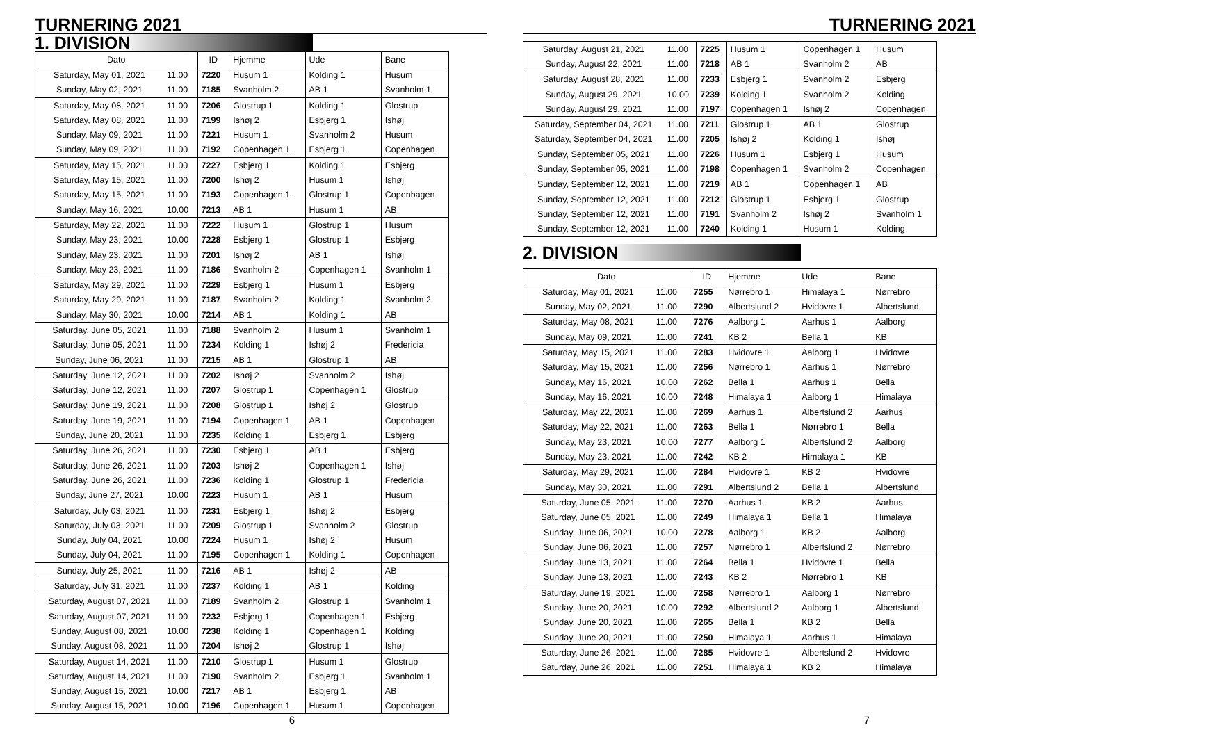TURNERING 2021
1. DIVISION
| Dato | | ID | Hjemme | Ude | Bane |
| --- | --- | --- | --- | --- | --- |
| Saturday, May 01, 2021 | 11.00 | 7220 | Husum 1 | Kolding 1 | Husum |
| Sunday, May 02, 2021 | 11.00 | 7185 | Svanholm 2 | AB 1 | Svanholm 1 |
| Saturday, May 08, 2021 | 11.00 | 7206 | Glostrup 1 | Kolding 1 | Glostrup |
| Saturday, May 08, 2021 | 11.00 | 7199 | Ishøj 2 | Esbjerg 1 | Ishøj |
| Sunday, May 09, 2021 | 11.00 | 7221 | Husum 1 | Svanholm 2 | Husum |
| Sunday, May 09, 2021 | 11.00 | 7192 | Copenhagen 1 | Esbjerg 1 | Copenhagen |
| Saturday, May 15, 2021 | 11.00 | 7227 | Esbjerg 1 | Kolding 1 | Esbjerg |
| Saturday, May 15, 2021 | 11.00 | 7200 | Ishøj 2 | Husum 1 | Ishøj |
| Saturday, May 15, 2021 | 11.00 | 7193 | Copenhagen 1 | Glostrup 1 | Copenhagen |
| Sunday, May 16, 2021 | 10.00 | 7213 | AB 1 | Husum 1 | AB |
| Saturday, May 22, 2021 | 11.00 | 7222 | Husum 1 | Glostrup 1 | Husum |
| Sunday, May 23, 2021 | 10.00 | 7228 | Esbjerg 1 | Glostrup 1 | Esbjerg |
| Sunday, May 23, 2021 | 11.00 | 7201 | Ishøj 2 | AB 1 | Ishøj |
| Sunday, May 23, 2021 | 11.00 | 7186 | Svanholm 2 | Copenhagen 1 | Svanholm 1 |
| Saturday, May 29, 2021 | 11.00 | 7229 | Esbjerg 1 | Husum 1 | Esbjerg |
| Saturday, May 29, 2021 | 11.00 | 7187 | Svanholm 2 | Kolding 1 | Svanholm 2 |
| Sunday, May 30, 2021 | 10.00 | 7214 | AB 1 | Kolding 1 | AB |
| Saturday, June 05, 2021 | 11.00 | 7188 | Svanholm 2 | Husum 1 | Svanholm 1 |
| Saturday, June 05, 2021 | 11.00 | 7234 | Kolding 1 | Ishøj 2 | Fredericia |
| Sunday, June 06, 2021 | 11.00 | 7215 | AB 1 | Glostrup 1 | AB |
| Saturday, June 12, 2021 | 11.00 | 7202 | Ishøj 2 | Svanholm 2 | Ishøj |
| Saturday, June 12, 2021 | 11.00 | 7207 | Glostrup 1 | Copenhagen 1 | Glostrup |
| Saturday, June 19, 2021 | 11.00 | 7208 | Glostrup 1 | Ishøj 2 | Glostrup |
| Saturday, June 19, 2021 | 11.00 | 7194 | Copenhagen 1 | AB 1 | Copenhagen |
| Sunday, June 20, 2021 | 11.00 | 7235 | Kolding 1 | Esbjerg 1 | Esbjerg |
| Saturday, June 26, 2021 | 11.00 | 7230 | Esbjerg 1 | AB 1 | Esbjerg |
| Saturday, June 26, 2021 | 11.00 | 7203 | Ishøj 2 | Copenhagen 1 | Ishøj |
| Saturday, June 26, 2021 | 11.00 | 7236 | Kolding 1 | Glostrup 1 | Fredericia |
| Sunday, June 27, 2021 | 10.00 | 7223 | Husum 1 | AB 1 | Husum |
| Saturday, July 03, 2021 | 11.00 | 7231 | Esbjerg 1 | Ishøj 2 | Esbjerg |
| Saturday, July 03, 2021 | 11.00 | 7209 | Glostrup 1 | Svanholm 2 | Glostrup |
| Sunday, July 04, 2021 | 10.00 | 7224 | Husum 1 | Ishøj 2 | Husum |
| Sunday, July 04, 2021 | 11.00 | 7195 | Copenhagen 1 | Kolding 1 | Copenhagen |
| Sunday, July 25, 2021 | 11.00 | 7216 | AB 1 | Ishøj 2 | AB |
| Saturday, July 31, 2021 | 11.00 | 7237 | Kolding 1 | AB 1 | Kolding |
| Saturday, August 07, 2021 | 11.00 | 7189 | Svanholm 2 | Glostrup 1 | Svanholm 1 |
| Saturday, August 07, 2021 | 11.00 | 7232 | Esbjerg 1 | Copenhagen 1 | Esbjerg |
| Sunday, August 08, 2021 | 10.00 | 7238 | Kolding 1 | Copenhagen 1 | Kolding |
| Sunday, August 08, 2021 | 11.00 | 7204 | Ishøj 2 | Glostrup 1 | Ishøj |
| Saturday, August 14, 2021 | 11.00 | 7210 | Glostrup 1 | Husum 1 | Glostrup |
| Saturday, August 14, 2021 | 11.00 | 7190 | Svanholm 2 | Esbjerg 1 | Svanholm 1 |
| Sunday, August 15, 2021 | 10.00 | 7217 | AB 1 | Esbjerg 1 | AB |
| Sunday, August 15, 2021 | 10.00 | 7196 | Copenhagen 1 | Husum 1 | Copenhagen |
6
TURNERING 2021
| Saturday, August 21, 2021 | 11.00 | 7225 | Husum 1 | Copenhagen 1 | Husum |
| Sunday, August 22, 2021 | 11.00 | 7218 | AB 1 | Svanholm 2 | AB |
| Saturday, August 28, 2021 | 11.00 | 7233 | Esbjerg 1 | Svanholm 2 | Esbjerg |
| Sunday, August 29, 2021 | 10.00 | 7239 | Kolding 1 | Svanholm 2 | Kolding |
| Sunday, August 29, 2021 | 11.00 | 7197 | Copenhagen 1 | Ishøj 2 | Copenhagen |
| Saturday, September 04, 2021 | 11.00 | 7211 | Glostrup 1 | AB 1 | Glostrup |
| Saturday, September 04, 2021 | 11.00 | 7205 | Ishøj 2 | Kolding 1 | Ishøj |
| Sunday, September 05, 2021 | 11.00 | 7226 | Husum 1 | Esbjerg 1 | Husum |
| Sunday, September 05, 2021 | 11.00 | 7198 | Copenhagen 1 | Svanholm 2 | Copenhagen |
| Sunday, September 12, 2021 | 11.00 | 7219 | AB 1 | Copenhagen 1 | AB |
| Sunday, September 12, 2021 | 11.00 | 7212 | Glostrup 1 | Esbjerg 1 | Glostrup |
| Sunday, September 12, 2021 | 11.00 | 7191 | Svanholm 2 | Ishøj 2 | Svanholm 1 |
| Sunday, September 12, 2021 | 11.00 | 7240 | Kolding 1 | Husum 1 | Kolding |
2. DIVISION
| Dato | | ID | Hjemme | Ude | Bane |
| --- | --- | --- | --- | --- | --- |
| Saturday, May 01, 2021 | 11.00 | 7255 | Nørrebro 1 | Himalaya 1 | Nørrebro |
| Sunday, May 02, 2021 | 11.00 | 7290 | Albertslund 2 | Hvidovre 1 | Albertslund |
| Saturday, May 08, 2021 | 11.00 | 7276 | Aalborg 1 | Aarhus 1 | Aalborg |
| Sunday, May 09, 2021 | 11.00 | 7241 | KB 2 | Bella 1 | KB |
| Saturday, May 15, 2021 | 11.00 | 7283 | Hvidovre 1 | Aalborg 1 | Hvidovre |
| Saturday, May 15, 2021 | 11.00 | 7256 | Nørrebro 1 | Aarhus 1 | Nørrebro |
| Sunday, May 16, 2021 | 10.00 | 7262 | Bella 1 | Aarhus 1 | Bella |
| Sunday, May 16, 2021 | 10.00 | 7248 | Himalaya 1 | Aalborg 1 | Himalaya |
| Saturday, May 22, 2021 | 11.00 | 7269 | Aarhus 1 | Albertslund 2 | Aarhus |
| Saturday, May 22, 2021 | 11.00 | 7263 | Bella 1 | Nørrebro 1 | Bella |
| Sunday, May 23, 2021 | 10.00 | 7277 | Aalborg 1 | Albertslund 2 | Aalborg |
| Sunday, May 23, 2021 | 11.00 | 7242 | KB 2 | Himalaya 1 | KB |
| Saturday, May 29, 2021 | 11.00 | 7284 | Hvidovre 1 | KB 2 | Hvidovre |
| Sunday, May 30, 2021 | 11.00 | 7291 | Albertslund 2 | Bella 1 | Albertslund |
| Saturday, June 05, 2021 | 11.00 | 7270 | Aarhus 1 | KB 2 | Aarhus |
| Saturday, June 05, 2021 | 11.00 | 7249 | Himalaya 1 | Bella 1 | Himalaya |
| Sunday, June 06, 2021 | 10.00 | 7278 | Aalborg 1 | KB 2 | Aalborg |
| Sunday, June 06, 2021 | 11.00 | 7257 | Nørrebro 1 | Albertslund 2 | Nørrebro |
| Sunday, June 13, 2021 | 11.00 | 7264 | Bella 1 | Hvidovre 1 | Bella |
| Sunday, June 13, 2021 | 11.00 | 7243 | KB 2 | Nørrebro 1 | KB |
| Saturday, June 19, 2021 | 11.00 | 7258 | Nørrebro 1 | Aalborg 1 | Nørrebro |
| Sunday, June 20, 2021 | 10.00 | 7292 | Albertslund 2 | Aalborg 1 | Albertslund |
| Sunday, June 20, 2021 | 11.00 | 7265 | Bella 1 | KB 2 | Bella |
| Sunday, June 20, 2021 | 11.00 | 7250 | Himalaya 1 | Aarhus 1 | Himalaya |
| Saturday, June 26, 2021 | 11.00 | 7285 | Hvidovre 1 | Albertslund 2 | Hvidovre |
| Saturday, June 26, 2021 | 11.00 | 7251 | Himalaya 1 | KB 2 | Himalaya |
7